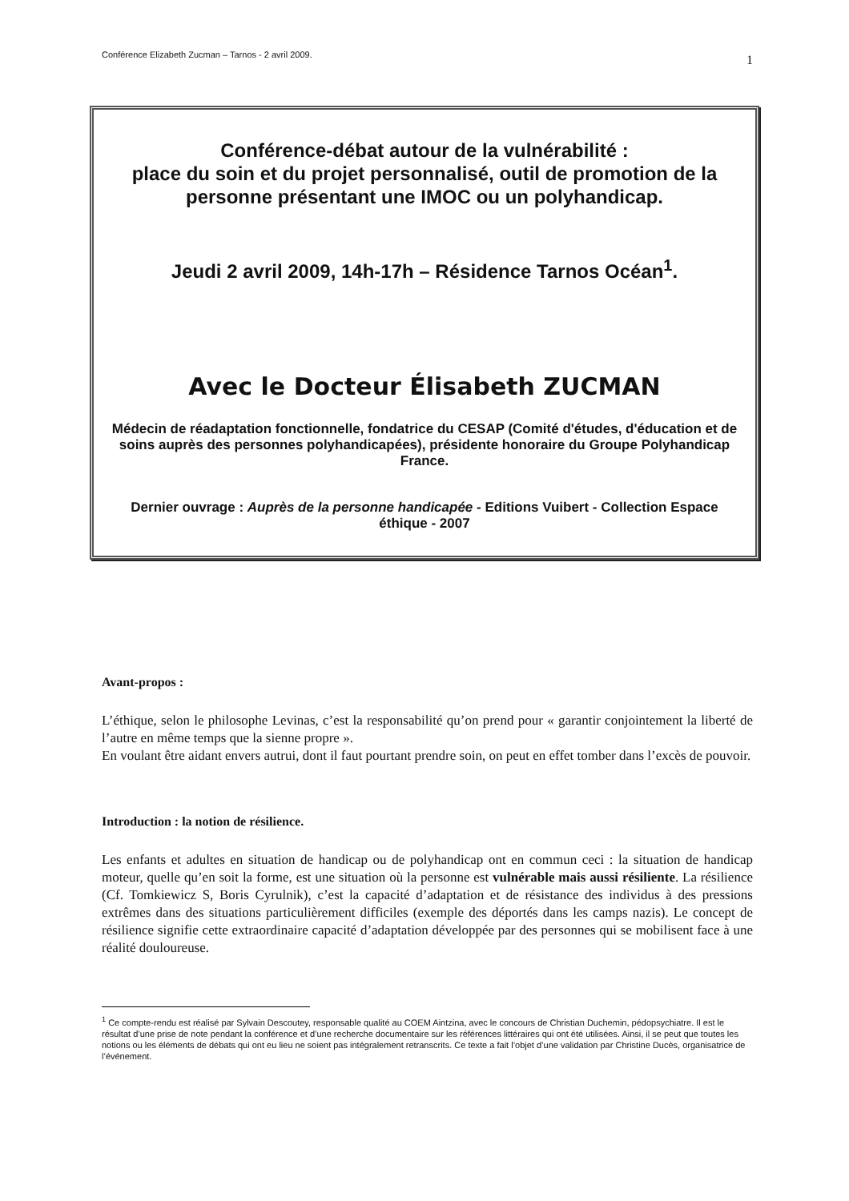Conférence Elizabeth Zucman – Tarnos - 2 avril 2009. 1
Conférence-débat autour de la vulnérabilité :
place du soin et du projet personnalisé, outil de promotion de la personne présentant une IMOC ou un polyhandicap.
Jeudi 2 avril 2009, 14h-17h – Résidence Tarnos Océan<sup>1</sup>.
Avec le Docteur Élisabeth ZUCMAN
Médecin de réadaptation fonctionnelle, fondatrice du CESAP (Comité d'études, d'éducation et de soins auprès des personnes polyhandicapées), présidente honoraire du Groupe Polyhandicap France.
Dernier ouvrage : Auprès de la personne handicapée - Editions Vuibert - Collection Espace éthique - 2007
Avant-propos :
L’éthique, selon le philosophe Levinas, c’est la responsabilité qu’on prend pour « garantir conjointement la liberté de l’autre en même temps que la sienne propre ».
En voulant être aidant envers autrui, dont il faut pourtant prendre soin, on peut en effet tomber dans l’excès de pouvoir.
Introduction : la notion de résilience.
Les enfants et adultes en situation de handicap ou de polyhandicap ont en commun ceci : la situation de handicap moteur, quelle qu’en soit la forme, est une situation où la personne est vulnérable mais aussi résiliente. La résilience (Cf. Tomkiewicz S, Boris Cyrulnik), c’est la capacité d’adaptation et de résistance des individus à des pressions extrêmes dans des situations particulièrement difficiles (exemple des déportés dans les camps nazis). Le concept de résilience signifie cette extraordinaire capacité d’adaptation développée par des personnes qui se mobilisent face à une réalité douloureuse.
<sup>1</sup> Ce compte-rendu est réalisé par Sylvain Descoutey, responsable qualité au COEM Aintzina, avec le concours de Christian Duchemin, pédopsychiatre. Il est le résultat d’une prise de note pendant la conférence et d’une recherche documentaire sur les références littéraires qui ont été utilisées. Ainsi, il se peut que toutes les notions ou les éléments de débats qui ont eu lieu ne soient pas intégralement retranscrits. Ce texte a fait l’objet d’une validation par Christine Ducès, organisatrice de l’événement.